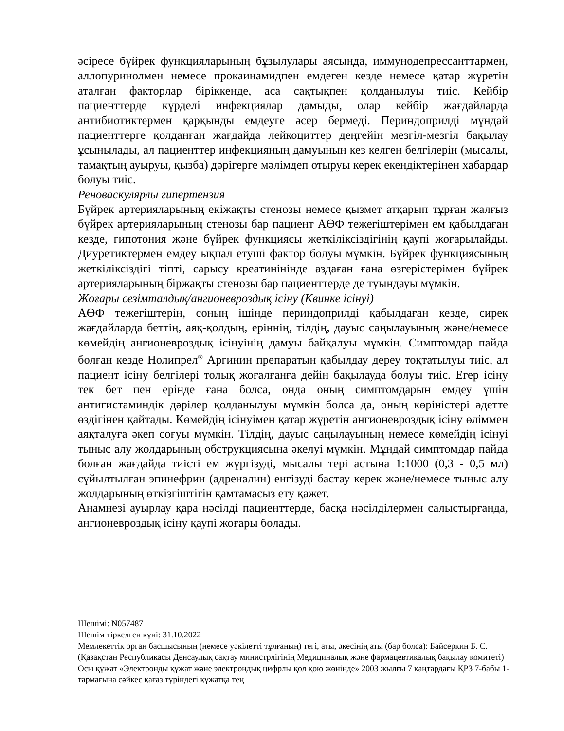әсіресе бүйрек функцияларының бұзылулары аясында, иммунодепрессанттармен, аллопуринолмен немесе прокаинамидпен емдеген кезде немесе қатар жүретін аталған факторлар біріккенде, аса сақтықпен қолданылуы тиіс. Кейбір пациенттерде күрделі инфекциялар дамыды, олар кейбір жағдайларда антибиотиктермен қарқынды емдеуге әсер бермеді. Периндоприлді мұндай пациенттерге қолданған жағдайда лейкоциттер деңгейін мезгіл-мезгіл бақылау ұсынылады, ал пациенттер инфекцияның дамуының кез келген белгілерін (мысалы, тамақтың ауыруы, қызба) дәрігерге мәлімдеп отыруы керек екендіктерінен хабардар болуы тиіс.
Реноваскулярлы гипертензия
Бүйрек артерияларының екіжақты стенозы немесе қызмет атқарып тұрған жалғыз бүйрек артерияларының стенозы бар пациент АӨФ тежегіштерімен ем қабылдаған кезде, гипотония және бүйрек функциясы жеткіліксіздігінің қаупі жоғарылайды. Диуретиктермен емдеу ықпал етуші фактор болуы мүмкін. Бүйрек функциясының жеткіліксіздігі тіпті, сарысу креатинінінде аздаған ғана өзгерістерімен бүйрек артерияларының біржақты стенозы бар пациенттерде де туындауы мүмкін.
Жоғары сезімталдық/ангионевроздық ісіну (Квинке ісінуі)
АӨФ тежегіштерін, соның ішінде периндоприлді қабылдаған кезде, сирек жағдайларда беттің, аяқ-қолдың, еріннің, тілдің, дауыс саңылауының және/немесе көмейдің ангионевроздық ісінуінің дамуы байқалуы мүмкін. Симптомдар пайда болған кезде Нолипрел<sup>®</sup> Аргинин препаратын қабылдау дереу тоқтатылуы тиіс, ал пациент ісіну белгілері толық жоғалғанға дейін бақылауда болуы тиіс. Егер ісіну тек бет пен ерінде ғана болса, онда оның симптомдарын емдеу үшін антигистаминдік дәрілер қолданылуы мүмкін болса да, оның көріністері әдетте өздігінен қайтады. Көмейдің ісінуімен қатар жүретін ангионевроздық ісіну өліммен аяқталуға әкеп соғуы мүмкін. Тілдің, дауыс саңылауының немесе көмейдің ісінуі тыныс алу жолдарының обструкциясына әкелуі мүмкін. Мұндай симптомдар пайда болған жағдайда тиісті ем жүргізуді, мысалы тері астына 1:1000 (0,3 - 0,5 мл) сұйылтылған эпинефрин (адреналин) енгізуді бастау керек және/немесе тыныс алу жолдарының өткізгіштігін қамтамасыз ету қажет.
Анамнезі ауырлау қара нәсілді пациенттерде, басқа нәсілділермен салыстырғанда, ангионевроздық ісіну қаупі жоғары болады.
Шешімі: N057487
Шешім тіркелген күні: 31.10.2022
Мемлекеттік орган басшысының (немесе уәкілетті тұлғаның) тегі, аты, әкесінің аты (бар болса): Байсеркин Б. С.
(Қазақстан Республикасы Денсаулық сақтау министрлігінің Медициналық және фармацевтикалық бақылау комитеті)
Осы құжат «Электронды құжат және электрондық цифрлы қол қою жөнінде» 2003 жылғы 7 қаңтардағы ҚРЗ 7-бабы 1-тармағына сәйкес қағаз түріндегі құжатқа тең